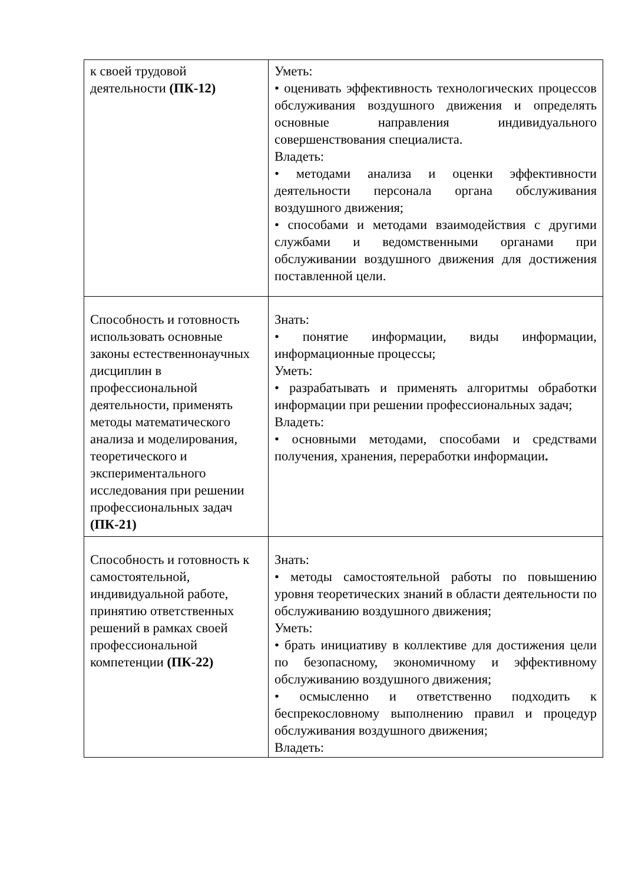| к своей трудовой деятельности (ПК-12) | Уметь: • оценивать эффективность технологических процессов обслуживания воздушного движения и определять основные направления индивидуального совершенствования специалиста. Владеть: • методами анализа и оценки эффективности деятельности персонала органа обслуживания воздушного движения; • способами и методами взаимодействия с другими службами и ведомственными органами при обслуживании воздушного движения для достижения поставленной цели. |
| Способность и готовность использовать основные законы естественнонаучных дисциплин в профессиональной деятельности, применять методы математического анализа и моделирования, теоретического и экспериментального исследования при решении профессиональных задач (ПК-21) | Знать: • понятие информации, виды информации, информационные процессы; Уметь: • разрабатывать и применять алгоритмы обработки информации при решении профессиональных задач; Владеть: • основными методами, способами и средствами получения, хранения, переработки информации . |
| Способность и готовность к самостоятельной, индивидуальной работе, принятию ответственных решений в рамках своей профессиональной компетенции (ПК-22) | Знать: • методы самостоятельной работы по повышению уровня теоретических знаний в области деятельности по обслуживанию воздушного движения; Уметь: • брать инициативу в коллективе для достижения цели по безопасному, экономичному и эффективному обслуживанию воздушного движения; • осмысленно и ответственно подходить к беспрекословному выполнению правил и процедур обслуживания воздушного движения; Владеть: |